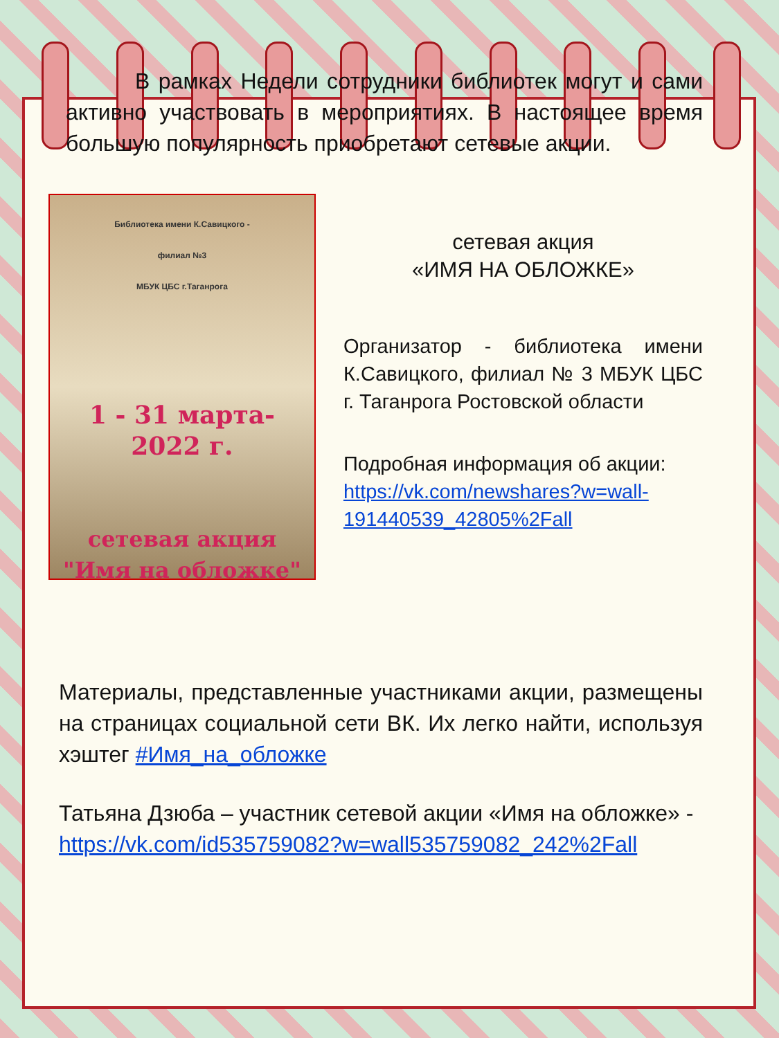В рамках Недели сотрудники библиотек могут и сами активно участвовать в мероприятиях. В настоящее время большую популярность приобретают сетевые акции.
Библиотека имени К.Савицкого -
филиал №3
МБУК ЦБС г.Таганрога
1 - 31 марта-
2022 г.
сетевая акция
"Имя на обложке"
сетевая акция
«ИМЯ НА ОБЛОЖКЕ»
Организатор - библиотека имени К.Савицкого, филиал № 3 МБУК ЦБС г. Таганрога Ростовской области
Подробная информация об акции: https://vk.com/newshares?w=wall-191440539_42805%2Fall
Материалы, представленные участниками акции, размещены на страницах социальной сети ВК. Их легко найти, используя хэштег #Имя_на_обложке
Татьяна Дзюба – участник сетевой акции «Имя на обложке» - https://vk.com/id535759082?w=wall535759082_242%2Fall